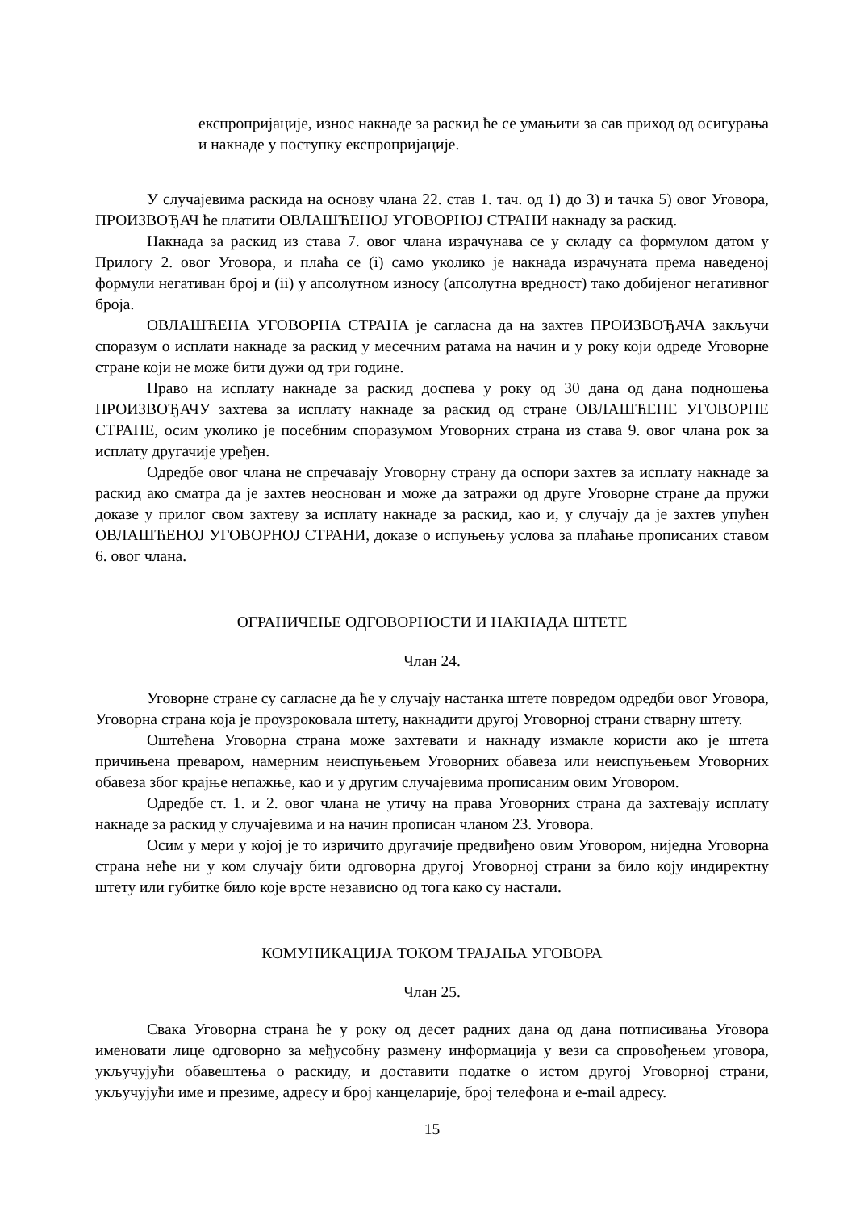експропријације, износ накнаде за раскид ће се умањити за сав приход од осигурања и накнаде у поступку експропријације.
У случајевима раскида на основу члана 22. став 1. тач. од 1) до 3) и тачка 5) овог Уговора, ПРОИЗВОЂАЧ ће платити ОВЛАШЋЕНОЈ УГОВОРНОЈ СТРАНИ накнаду за раскид.
Накнада за раскид из става 7. овог члана израчунава се у складу са формулом датом у Прилогу 2. овог Уговора, и плаћа се (i) само уколико је накнада израчуната према наведеној формули негативан број и (ii) у апсолутном износу (апсолутна вредност) тако добијеног негативног броја.
ОВЛАШЋЕНА УГОВОРНА СТРАНА је сагласна да на захтев ПРОИЗВОЂАЧА закључи споразум о исплати накнаде за раскид у месечним ратама на начин и у року који одреде Уговорне стране који не може бити дужи од три године.
Право на исплату накнаде за раскид доспева у року од 30 дана од дана подношења ПРОИЗВОЂАЧУ захтева за исплату накнаде за раскид од стране ОВЛАШЋЕНЕ УГОВОРНЕ СТРАНЕ, осим уколико је посебним споразумом Уговорних страна из става 9. овог члана рок за исплату другачије уређен.
Одредбе овог члана не спречавају Уговорну страну да оспори захтев за исплату накнаде за раскид ако сматра да је захтев неоснован и може да затражи од друге Уговорне стране да пружи доказе у прилог свом захтеву за исплату накнаде за раскид, као и, у случају да је захтев упућен ОВЛАШЋЕНОЈ УГОВОРНОЈ СТРАНИ, доказе о испуњењу услова за плаћање прописаних ставом 6. овог члана.
ОГРАНИЧЕЊЕ ОДГОВОРНОСТИ И НАКНАДА ШТЕТЕ
Члан 24.
Уговорне стране су сагласне да ће у случају настанка штете повредом одредби овог Уговора, Уговорна страна која је проузроковала штету, накнадити другој Уговорној страни стварну штету.
Оштећена Уговорна страна може захтевати и накнаду измакле користи ако је штета причињена преваром, намерним неиспуњењем Уговорних обавеза или неиспуњењем Уговорних обавеза због крајње непажње, као и у другим случајевима прописаним овим Уговором.
Одредбе ст. 1. и 2. овог члана не утичу на права Уговорних страна да захтевају исплату накнаде за раскид у случајевима и на начин прописан чланом 23. Уговора.
Осим у мери у којој је то изричито другачије предвиђено овим Уговором, ниједна Уговорна страна неће ни у ком случају бити одговорна другој Уговорној страни за било коју индиректну штету или губитке било које врсте независно од тога како су настали.
КОМУНИКАЦИЈА ТОКОМ ТРАЈАЊА УГОВОРА
Члан 25.
Свака Уговорна страна ће у року од десет радних дана од дана потписивања Уговора именовати лице одговорно за међусобну размену информација у вези са спровођењем уговора, укључујући обавештења о раскиду, и доставити податке о истом другој Уговорној страни, укључујући име и презиме, адресу и број канцеларије, број телефона и e-mail адресу.
15